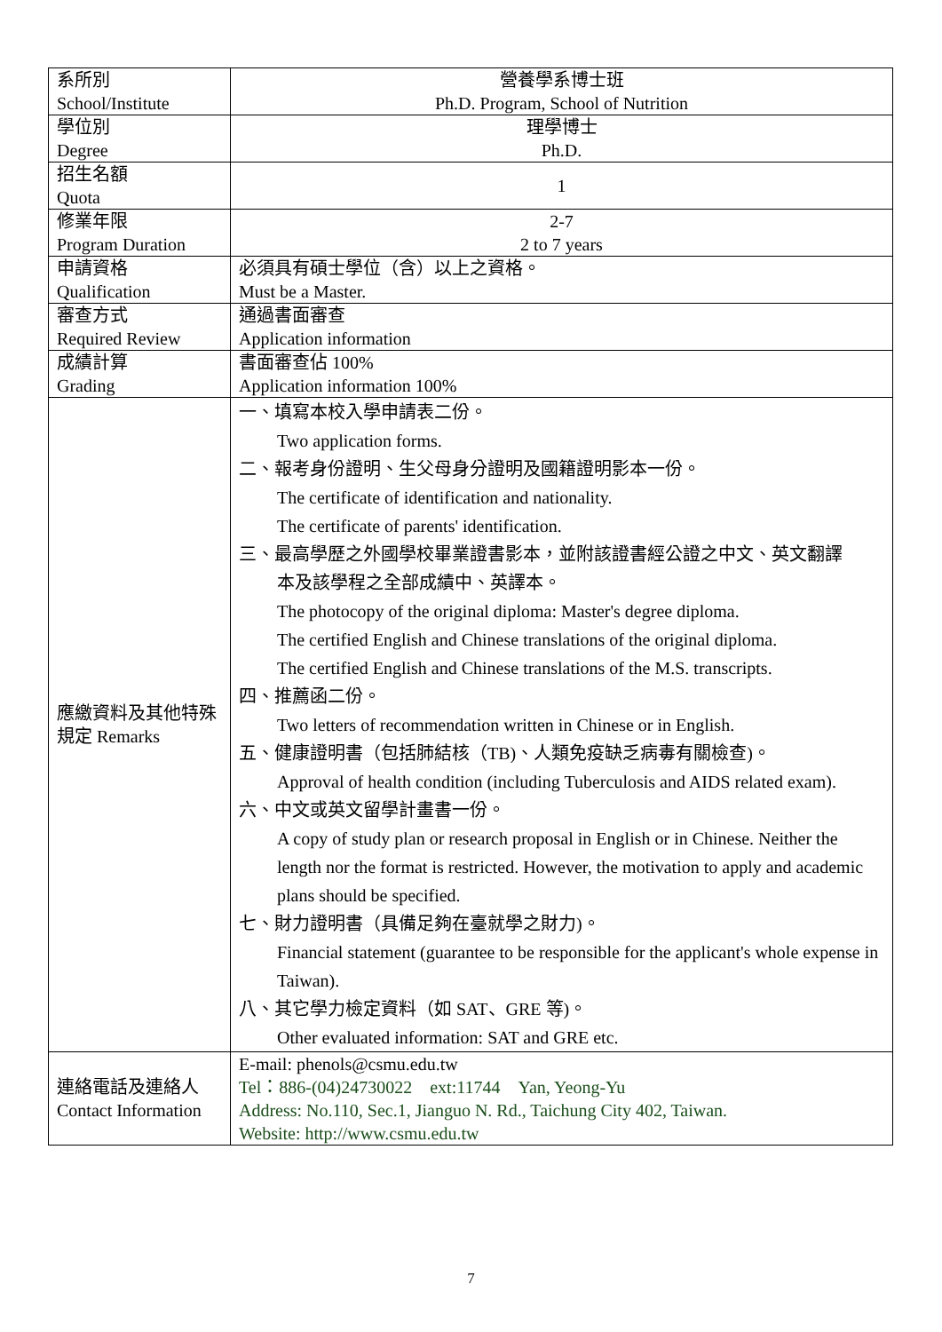| 系所別 School/Institute | 營養學系博士班 Ph.D. Program, School of Nutrition |
| 學位別 Degree | 理學博士 Ph.D. |
| 招生名額 Quota | 1 |
| 修業年限 Program Duration | 2-7 2 to 7 years |
| 申請資格 Qualification | 必須具有碩士學位（含）以上之資格。 Must be a Master. |
| 審查方式 Required Review | 通過書面審查 Application information |
| 成績計算 Grading | 書面審查佔 100% Application information 100% |
| 應繳資料及其他特殊規定 Remarks | 一、填寫本校入學申請表二份。 Two application forms. 二、報考身份證明、生父母身分證明及國籍證明影本一份。 The certificate of identification and nationality. The certificate of parents' identification. 三、最高學歷之外國學校畢業證書影本，並附該證書經公證之中文、英文翻譯 本及該學程之全部成績中、英譯本。 The photocopy of the original diploma: Master's degree diploma. The certified English and Chinese translations of the original diploma. The certified English and Chinese translations of the M.S. transcripts. 四、推薦函二份。 Two letters of recommendation written in Chinese or in English. 五、健康證明書（包括肺結核（TB)、人類免疫缺乏病毒有關檢查)。 Approval of health condition (including Tuberculosis and AIDS related exam). 六、中文或英文留學計畫書一份。 A copy of study plan or research proposal in English or in Chinese. Neither the length nor the format is restricted. However, the motivation to apply and academic plans should be specified. 七、財力證明書（具備足夠在臺就學之財力)。 Financial statement (guarantee to be responsible for the applicant's whole expense in Taiwan). 八、其它學力檢定資料（如 SAT、GRE 等)。 Other evaluated information: SAT and GRE etc. |
| 連絡電話及連絡人 Contact Information | E-mail: phenols@csmu.edu.tw Tel：886-(04)24730022 ext:11744 Yan, Yeong-Yu Address: No.110, Sec.1, Jianguo N. Rd., Taichung City 402, Taiwan. Website: http://www.csmu.edu.tw |
7